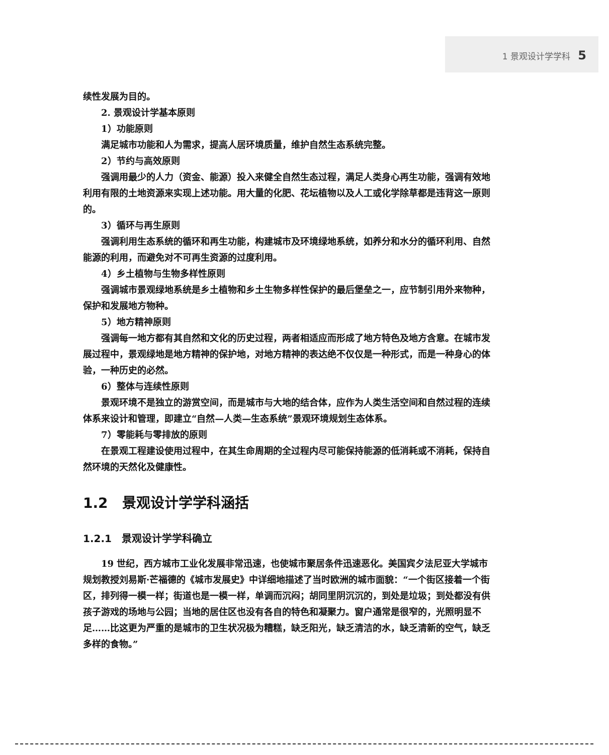1 景观设计学学科 5
续性发展为目的。
2. 景观设计学基本原则
1）功能原则
满足城市功能和人为需求，提高人居环境质量，维护自然生态系统完整。
2）节约与高效原则
强调用最少的人力（资金、能源）投入来健全自然生态过程，满足人类身心再生功能，强调有效地利用有限的土地资源来实现上述功能。用大量的化肥、花坛植物以及人工或化学除草都是违背这一原则的。
3）循环与再生原则
强调利用生态系统的循环和再生功能，构建城市及环境绿地系统，如养分和水分的循环利用、自然能源的利用，而避免对不可再生资源的过度利用。
4）乡土植物与生物多样性原则
强调城市景观绿地系统是乡土植物和乡土生物多样性保护的最后堡垒之一，应节制引用外来物种，保护和发展地方物种。
5）地方精神原则
强调每一地方都有其自然和文化的历史过程，两者相适应而形成了地方特色及地方含意。在城市发展过程中，景观绿地是地方精神的保护地，对地方精神的表达绝不仅仅是一种形式，而是一种身心的体验，一种历史的必然。
6）整体与连续性原则
景观环境不是独立的游赏空间，而是城市与大地的结合体，应作为人类生活空间和自然过程的连续体系来设计和管理，即建立“自然—人类—生态系统”景观环境规划生态体系。
7）零能耗与零排放的原则
在景观工程建设使用过程中，在其生命周期的全过程内尽可能保持能源的低消耗或不消耗，保持自然环境的天然化及健康性。
1.2　景观设计学学科涵括
1.2.1　景观设计学学科确立
19 世纪，西方城市工业化发展非常迅速，也使城市聚居条件迅速恶化。美国宾夕法尼亚大学城市规划教授刘易斯·芒福德的《城市发展史》中详细地描述了当时欧洲的城市面貌：“一个街区接着一个街区，排列得一模一样；街道也是一模一样，单调而沉闷；胡同里阴沉沉的，到处是垃圾；到处都没有供孩子游戏的场地与公园；当地的居住区也没有各自的特色和凝聚力。窗户通常是很窄的，光照明显不足……比这更为严重的是城市的卫生状况极为糟糕，缺乏阳光，缺乏清洁的水，缺乏清新的空气，缺乏多样的食物。”